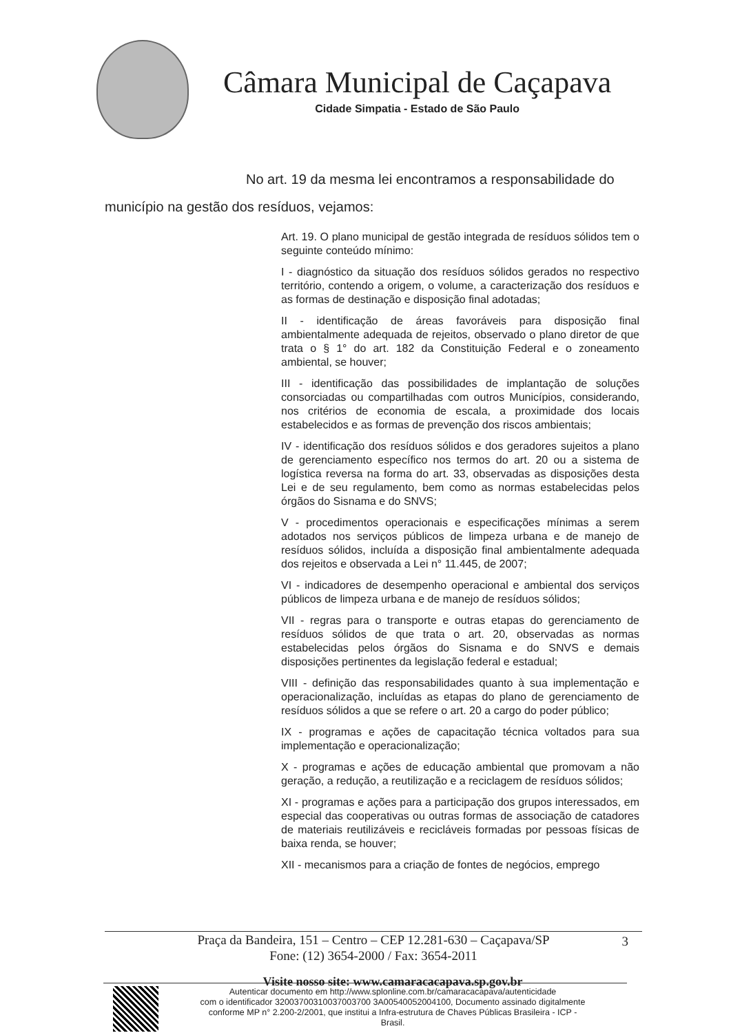Câmara Municipal de Caçapava
Cidade Simpatia - Estado de São Paulo
No art. 19 da mesma lei encontramos a responsabilidade do município na gestão dos resíduos, vejamos:
Art. 19. O plano municipal de gestão integrada de resíduos sólidos tem o seguinte conteúdo mínimo:
I - diagnóstico da situação dos resíduos sólidos gerados no respectivo território, contendo a origem, o volume, a caracterização dos resíduos e as formas de destinação e disposição final adotadas;
II - identificação de áreas favoráveis para disposição final ambientalmente adequada de rejeitos, observado o plano diretor de que trata o § 1° do art. 182 da Constituição Federal e o zoneamento ambiental, se houver;
III - identificação das possibilidades de implantação de soluções consorciadas ou compartilhadas com outros Municípios, considerando, nos critérios de economia de escala, a proximidade dos locais estabelecidos e as formas de prevenção dos riscos ambientais;
IV - identificação dos resíduos sólidos e dos geradores sujeitos a plano de gerenciamento específico nos termos do art. 20 ou a sistema de logística reversa na forma do art. 33, observadas as disposições desta Lei e de seu regulamento, bem como as normas estabelecidas pelos órgãos do Sisnama e do SNVS;
V - procedimentos operacionais e especificações mínimas a serem adotados nos serviços públicos de limpeza urbana e de manejo de resíduos sólidos, incluída a disposição final ambientalmente adequada dos rejeitos e observada a Lei n° 11.445, de 2007;
VI - indicadores de desempenho operacional e ambiental dos serviços públicos de limpeza urbana e de manejo de resíduos sólidos;
VII - regras para o transporte e outras etapas do gerenciamento de resíduos sólidos de que trata o art. 20, observadas as normas estabelecidas pelos órgãos do Sisnama e do SNVS e demais disposições pertinentes da legislação federal e estadual;
VIII - definição das responsabilidades quanto à sua implementação e operacionalização, incluídas as etapas do plano de gerenciamento de resíduos sólidos a que se refere o art. 20 a cargo do poder público;
IX - programas e ações de capacitação técnica voltados para sua implementação e operacionalização;
X - programas e ações de educação ambiental que promovam a não geração, a redução, a reutilização e a reciclagem de resíduos sólidos;
XI - programas e ações para a participação dos grupos interessados, em especial das cooperativas ou outras formas de associação de catadores de materiais reutilizáveis e recicláveis formadas por pessoas físicas de baixa renda, se houver;
XII - mecanismos para a criação de fontes de negócios, emprego
Praça da Bandeira, 151 – Centro – CEP 12.281-630 – Caçapava/SP 3
Fone: (12) 3654-2000 / Fax: 3654-2011
Visite nosso site: www.camaracacapava.sp.gov.br
Autenticar documento em http://www.splonline.com.br/camaracacapava/autenticidade
com o identificador 32003700310037003700 3A00540052004100, Documento assinado digitalmente
conforme MP n° 2.200-2/2001, que institui a Infra-estrutura de Chaves Públicas Brasileira - ICP -
Brasil.